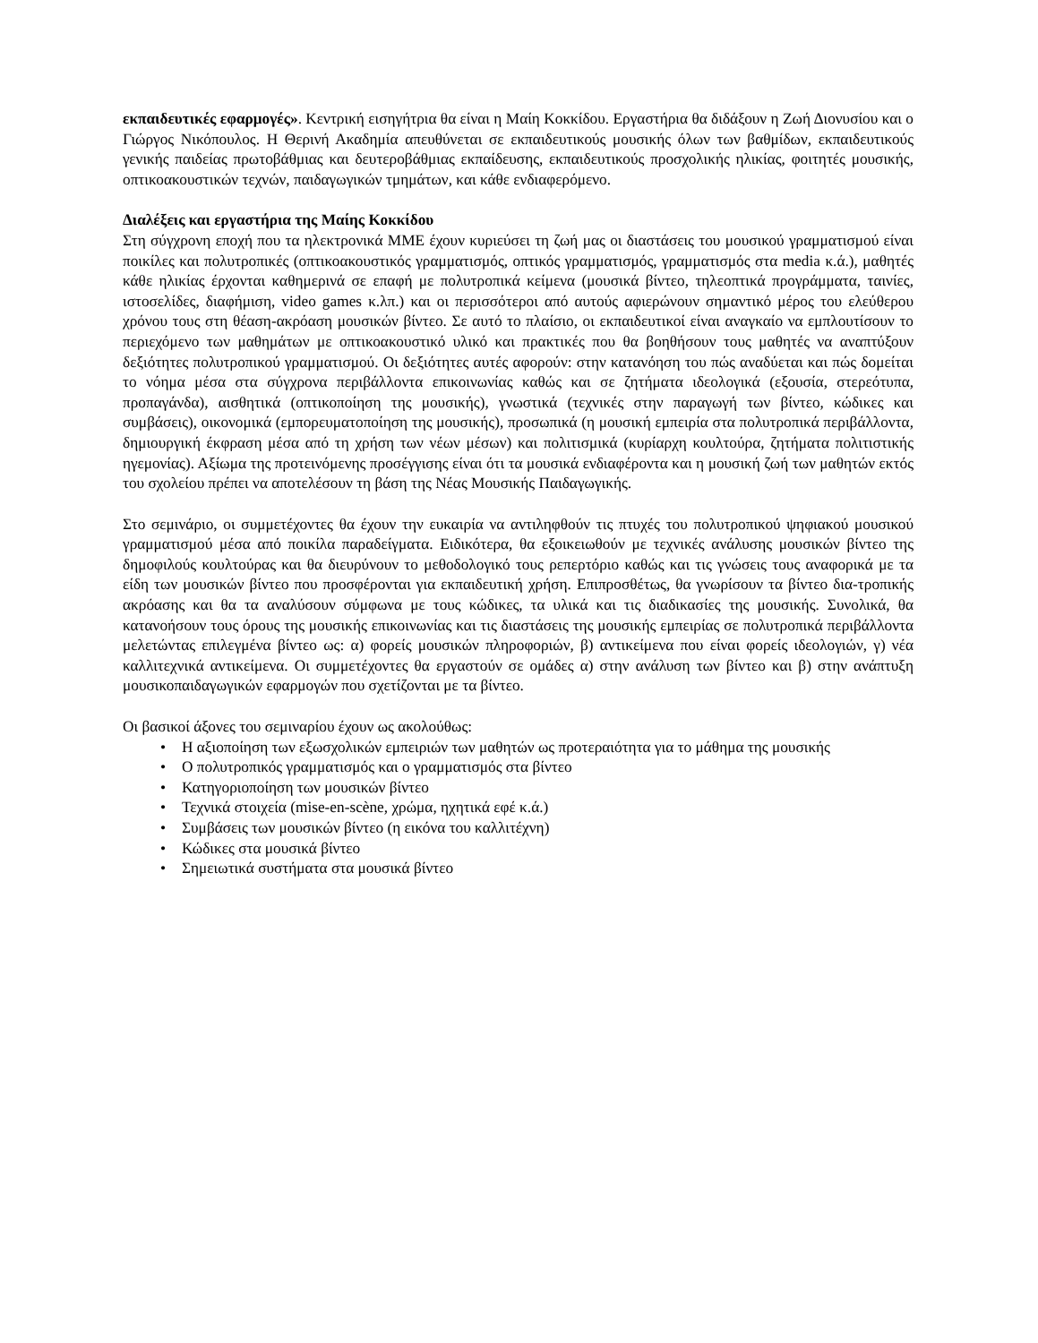εκπαιδευτικές εφαρμογές». Κεντρική εισηγήτρια θα είναι η Μαίη Κοκκίδου. Εργαστήρια θα διδάξουν η Ζωή Διονυσίου και ο Γιώργος Νικόπουλος. Η Θερινή Ακαδημία απευθύνεται σε εκπαιδευτικούς μουσικής όλων των βαθμίδων, εκπαιδευτικούς γενικής παιδείας πρωτοβάθμιας και δευτεροβάθμιας εκπαίδευσης, εκπαιδευτικούς προσχολικής ηλικίας, φοιτητές μουσικής, οπτικοακουστικών τεχνών, παιδαγωγικών τμημάτων, και κάθε ενδιαφερόμενο.
Διαλέξεις και εργαστήρια της Μαίης Κοκκίδου
Στη σύγχρονη εποχή που τα ηλεκτρονικά ΜΜΕ έχουν κυριεύσει τη ζωή μας οι διαστάσεις του μουσικού γραμματισμού είναι ποικίλες και πολυτροπικές (οπτικοακουστικός γραμματισμός, οπτικός γραμματισμός, γραμματισμός στα media κ.ά.), μαθητές κάθε ηλικίας έρχονται καθημερινά σε επαφή με πολυτροπικά κείμενα (μουσικά βίντεο, τηλεοπτικά προγράμματα, ταινίες, ιστοσελίδες, διαφήμιση, video games κ.λπ.) και οι περισσότεροι από αυτούς αφιερώνουν σημαντικό μέρος του ελεύθερου χρόνου τους στη θέαση-ακρόαση μουσικών βίντεο. Σε αυτό το πλαίσιο, οι εκπαιδευτικοί είναι αναγκαίο να εμπλουτίσουν το περιεχόμενο των μαθημάτων με οπτικοακουστικό υλικό και πρακτικές που θα βοηθήσουν τους μαθητές να αναπτύξουν δεξιότητες πολυτροπικού γραμματισμού. Οι δεξιότητες αυτές αφορούν: στην κατανόηση του πώς αναδύεται και πώς δομείται το νόημα μέσα στα σύγχρονα περιβάλλοντα επικοινωνίας καθώς και σε ζητήματα ιδεολογικά (εξουσία, στερεότυπα, προπαγάνδα), αισθητικά (οπτικοποίηση της μουσικής), γνωστικά (τεχνικές στην παραγωγή των βίντεο, κώδικες και συμβάσεις), οικονομικά (εμπορευματοποίηση της μουσικής), προσωπικά (η μουσική εμπειρία στα πολυτροπικά περιβάλλοντα, δημιουργική έκφραση μέσα από τη χρήση των νέων μέσων) και πολιτισμικά (κυρίαρχη κουλτούρα, ζητήματα πολιτιστικής ηγεμονίας). Αξίωμα της προτεινόμενης προσέγγισης είναι ότι τα μουσικά ενδιαφέροντα και η μουσική ζωή των μαθητών εκτός του σχολείου πρέπει να αποτελέσουν τη βάση της Νέας Μουσικής Παιδαγωγικής.
Στο σεμινάριο, οι συμμετέχοντες θα έχουν την ευκαιρία να αντιληφθούν τις πτυχές του πολυτροπικού ψηφιακού μουσικού γραμματισμού μέσα από ποικίλα παραδείγματα. Ειδικότερα, θα εξοικειωθούν με τεχνικές ανάλυσης μουσικών βίντεο της δημοφιλούς κουλτούρας και θα διευρύνουν το μεθοδολογικό τους ρεπερτόριο καθώς και τις γνώσεις τους αναφορικά με τα είδη των μουσικών βίντεο που προσφέρονται για εκπαιδευτική χρήση. Επιπροσθέτως, θα γνωρίσουν τα βίντεο δια-τροπικής ακρόασης και θα τα αναλύσουν σύμφωνα με τους κώδικες, τα υλικά και τις διαδικασίες της μουσικής. Συνολικά, θα κατανοήσουν τους όρους της μουσικής επικοινωνίας και τις διαστάσεις της μουσικής εμπειρίας σε πολυτροπικά περιβάλλοντα μελετώντας επιλεγμένα βίντεο ως: α) φορείς μουσικών πληροφοριών, β) αντικείμενα που είναι φορείς ιδεολογιών, γ) νέα καλλιτεχνικά αντικείμενα. Οι συμμετέχοντες θα εργαστούν σε ομάδες α) στην ανάλυση των βίντεο και β) στην ανάπτυξη μουσικοπαιδαγωγικών εφαρμογών που σχετίζονται με τα βίντεο.
Οι βασικοί άξονες του σεμιναρίου έχουν ως ακολούθως:
• Η αξιοποίηση των εξωσχολικών εμπειριών των μαθητών ως προτεραιότητα για το μάθημα της μουσικής
• Ο πολυτροπικός γραμματισμός και ο γραμματισμός στα βίντεο
• Κατηγοριοποίηση των μουσικών βίντεο
• Τεχνικά στοιχεία (mise-en-scène, χρώμα, ηχητικά εφέ κ.ά.)
• Συμβάσεις των μουσικών βίντεο (η εικόνα του καλλιτέχνη)
• Κώδικες στα μουσικά βίντεο
• Σημειωτικά συστήματα στα μουσικά βίντεο